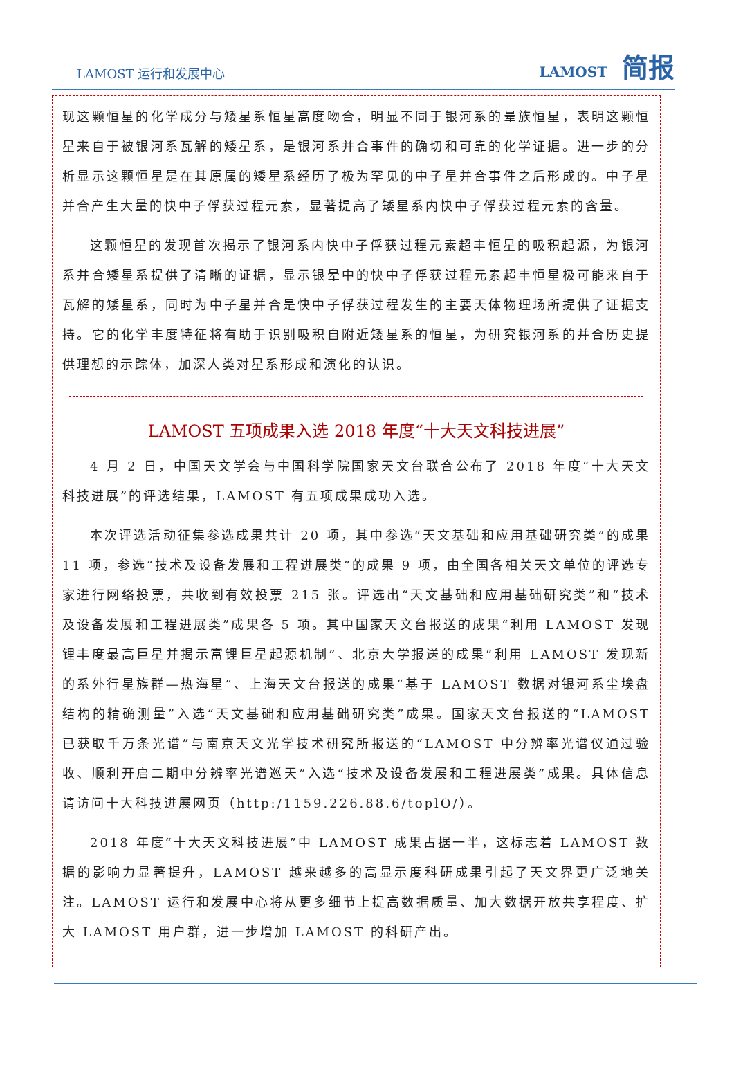LAMOST 运行和发展中心
LAMOST 简报
现这颗恒星的化学成分与矮星系恒星高度吻合，明显不同于银河系的晕族恒星，表明这颗恒星来自于被银河系瓦解的矮星系，是银河系并合事件的确切和可靠的化学证据。进一步的分析显示这颗恒星是在其原属的矮星系经历了极为罕见的中子星并合事件之后形成的。中子星并合产生大量的快中子俘获过程元素，显著提高了矮星系内快中子俘获过程元素的含量。
这颗恒星的发现首次揭示了银河系内快中子俘获过程元素超丰恒星的吸积起源，为银河系并合矮星系提供了清晰的证据，显示银晕中的快中子俘获过程元素超丰恒星极可能来自于瓦解的矮星系，同时为中子星并合是快中子俘获过程发生的主要天体物理场所提供了证据支持。它的化学丰度特征将有助于识别吸积自附近矮星系的恒星，为研究银河系的并合历史提供理想的示踪体，加深人类对星系形成和演化的认识。
LAMOST 五项成果入选 2018 年度“十大天文科技进展”
4 月 2 日，中国天文学会与中国科学院国家天文台联合公布了 2018 年度“十大天文科技进展”的评选结果，LAMOST 有五项成果成功入选。
本次评选活动征集参选成果共计 20 项，其中参选“天文基础和应用基础研究类”的成果 11 项，参选“技术及设备发展和工程进展类”的成果 9 项，由全国各相关天文单位的评选专家进行网络投票，共收到有效投票 215 张。评选出“天文基础和应用基础研究类”和“技术及设备发展和工程进展类”成果各 5 项。其中国家天文台报送的成果“利用 LAMOST 发现锂丰度最高巨星并揭示富锂巨星起源机制”、北京大学报送的成果“利用 LAMOST 发现新的系外行星族群—热海星”、上海天文台报送的成果“基于 LAMOST 数据对银河系尘埃盘结构的精确测量”入选“天文基础和应用基础研究类”成果。国家天文台报送的“LAMOST 已获取千万条光谱”与南京天文光学技术研究所报送的“LAMOST 中分辨率光谱仪通过验收、顺利开启二期中分辨率光谱巡天”入选“技术及设备发展和工程进展类”成果。具体信息请访问十大科技进展网页（http:/1159.226.88.6/toplO/）。
2018 年度“十大天文科技进展”中 LAMOST 成果占据一半，这标志着 LAMOST 数据的影响力显著提升，LAMOST 越来越多的高显示度科研成果引起了天文界更广泛地关注。LAMOST 运行和发展中心将从更多细节上提高数据质量、加大数据开放共享程度、扩大 LAMOST 用户群，进一步增加 LAMOST 的科研产出。